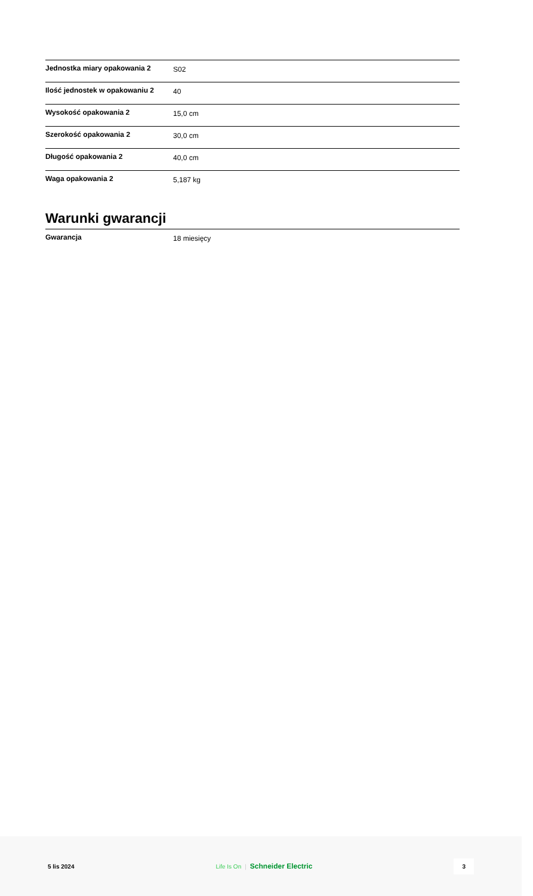| Jednostka miary opakowania 2 | S02 |
| Ilość jednostek w opakowaniu 2 | 40 |
| Wysokość opakowania 2 | 15,0 cm |
| Szerokość opakowania 2 | 30,0 cm |
| Długość opakowania 2 | 40,0 cm |
| Waga opakowania 2 | 5,187 kg |
Warunki gwarancji
| Gwarancja | 18 miesięcy |
5 lis 2024 Life Is On | Schneider Electric
3